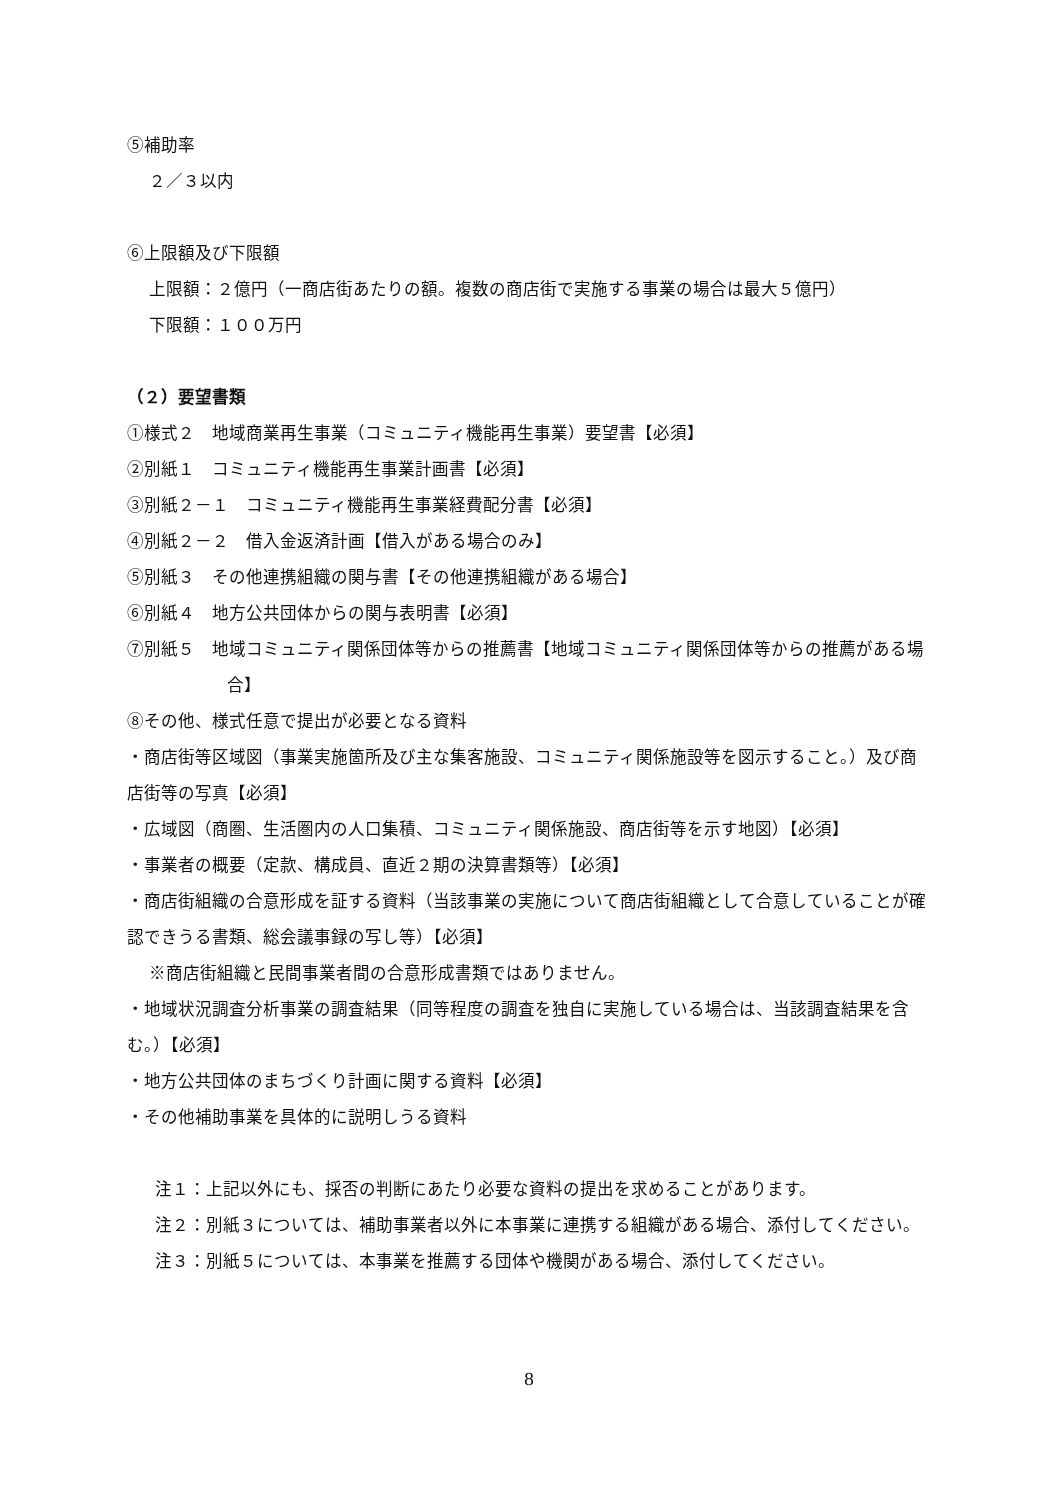⑤補助率
２／３以内
⑥上限額及び下限額
上限額：２億円（一商店街あたりの額。複数の商店街で実施する事業の場合は最大５億円）
下限額：１００万円
（２）要望書類
①様式２　地域商業再生事業（コミュニティ機能再生事業）要望書【必須】
②別紙１　コミュニティ機能再生事業計画書【必須】
③別紙２－１　コミュニティ機能再生事業経費配分書【必須】
④別紙２－２　借入金返済計画【借入がある場合のみ】
⑤別紙３　その他連携組織の関与書【その他連携組織がある場合】
⑥別紙４　地方公共団体からの関与表明書【必須】
⑦別紙５　地域コミュニティ関係団体等からの推薦書【地域コミュニティ関係団体等からの推薦がある場合】
⑧その他、様式任意で提出が必要となる資料
・商店街等区域図（事業実施箇所及び主な集客施設、コミュニティ関係施設等を図示すること。）及び商店街等の写真【必須】
・広域図（商圏、生活圏内の人口集積、コミュニティ関係施設、商店街等を示す地図）【必須】
・事業者の概要（定款、構成員、直近２期の決算書類等）【必須】
・商店街組織の合意形成を証する資料（当該事業の実施について商店街組織として合意していることが確認できうる書類、総会議事録の写し等）【必須】
※商店街組織と民間事業者間の合意形成書類ではありません。
・地域状況調査分析事業の調査結果（同等程度の調査を独自に実施している場合は、当該調査結果を含む。）【必須】
・地方公共団体のまちづくり計画に関する資料【必須】
・その他補助事業を具体的に説明しうる資料
注１：上記以外にも、採否の判断にあたり必要な資料の提出を求めることがあります。
注２：別紙３については、補助事業者以外に本事業に連携する組織がある場合、添付してください。
注３：別紙５については、本事業を推薦する団体や機関がある場合、添付してください。
8